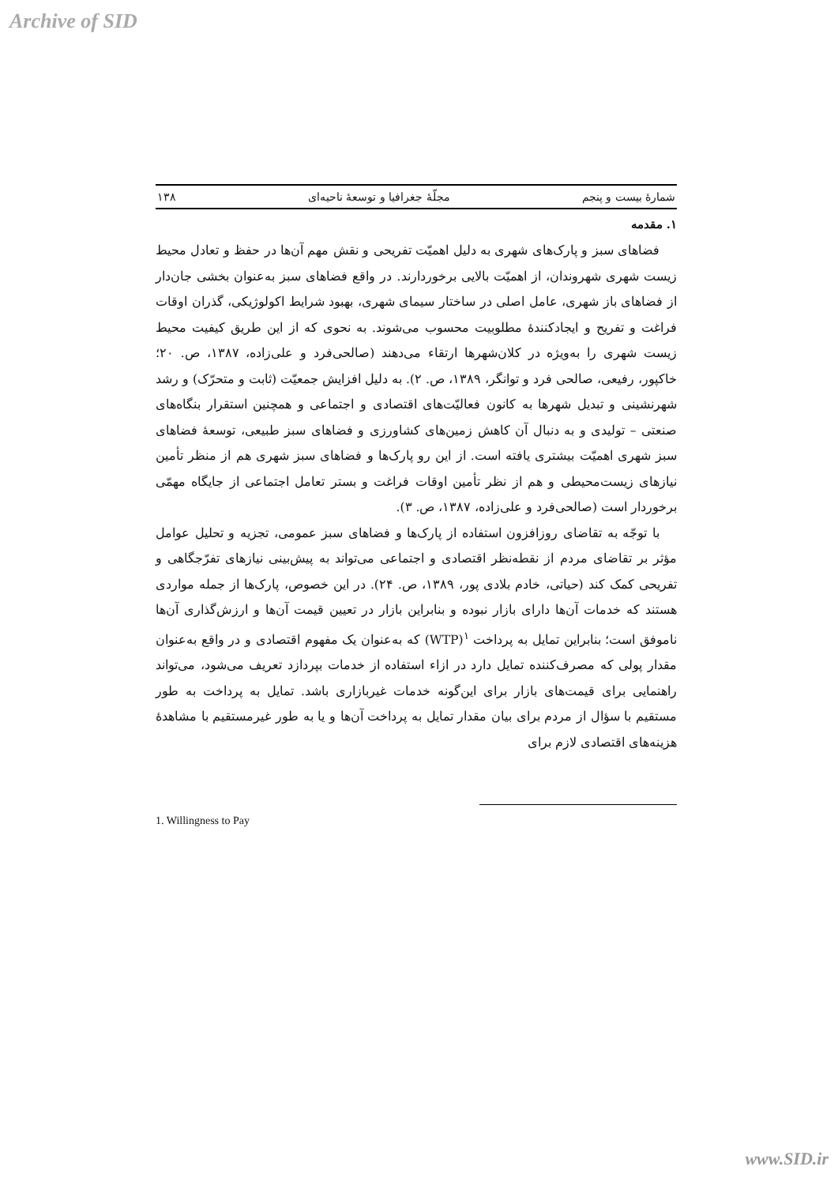Archive of SID
شمارهٔ بیست و پنجم مجلّهٔ جغرافیا و توسعهٔ ناحیه‌ای ۱۳۸
۱. مقدمه
فضاهای سبز و پارک‌های شهری به دلیل اهمیّت تفریحی و نقش مهم آن‌ها در حفظ و تعادل محیط زیست شهری شهروندان، از اهمیّت بالایی برخوردارند. در واقع فضاهای سبز به‌عنوان بخشی جان‌دار از فضاهای باز شهری، عامل اصلی در ساختار سیمای شهری، بهبود شرایط اکولوژیکی، گذران اوقات فراغت و تفریح و ایجادکنندهٔ مطلوبیت محسوب می‌شوند. به نحوی که از این طریق کیفیت محیط زیست شهری را به‌ویژه در کلان‌شهرها ارتقاء می‌دهند (صالحی‌فرد و علی‌زاده، ۱۳۸۷، ص. ۲۰؛ خاکپور، رفیعی، صالحی فرد و توانگر، ۱۳۸۹، ص. ۲). به دلیل افزایش جمعیّت (ثابت و متحرّک) و رشد شهرنشینی و تبدیل شهرها به کانون فعالیّت‌های اقتصادی و اجتماعی و همچنین استقرار بنگاه‌های صنعتی – تولیدی و به دنبال آن کاهش زمین‌های کشاورزی و فضاهای سبز طبیعی، توسعهٔ فضاهای سبز شهری اهمیّت بیشتری یافته است. از این رو پارک‌ها و فضاهای سبز شهری هم از منظر تأمین نیازهای زیست‌محیطی و هم از نظر تأمین اوقات فراغت و بستر تعامل اجتماعی از جایگاه مهمّی برخوردار است (صالحی‌فرد و علی‌زاده، ۱۳۸۷، ص. ۳).
با توجّه به تقاضای روزافزون استفاده از پارک‌ها و فضاهای سبز عمومی، تجزیه و تحلیل عوامل مؤثر بر تقاضای مردم از نقطه‌نظر اقتصادی و اجتماعی می‌تواند به پیش‌بینی نیازهای تفرّجگاهی و تفریحی کمک کند (حیاتی، خادم بلادی پور، ۱۳۸۹، ص. ۲۴). در این خصوص، پارک‌ها از جمله مواردی هستند که خدمات آن‌ها دارای بازار نبوده و بنابراین بازار در تعیین قیمت آن‌ها و ارزش‌گذاری آن‌ها ناموفق است؛ بنابراین تمایل به پرداخت <sup>۱</sup>(WTP) که به‌عنوان یک مفهوم اقتصادی و در واقع به‌عنوان مقدار پولی که مصرف‌کننده تمایل دارد در ازاء استفاده از خدمات بپردازد تعریف می‌شود، می‌تواند راهنمایی برای قیمت‌های بازار برای این‌گونه خدمات غیربازاری باشد. تمایل به پرداخت به طور مستقیم با سؤال از مردم برای بیان مقدار تمایل به پرداخت آن‌ها و یا به طور غیرمستقیم با مشاهدهٔ هزینه‌های اقتصادی لازم برای
1. Willingness to Pay
www.SID.ir